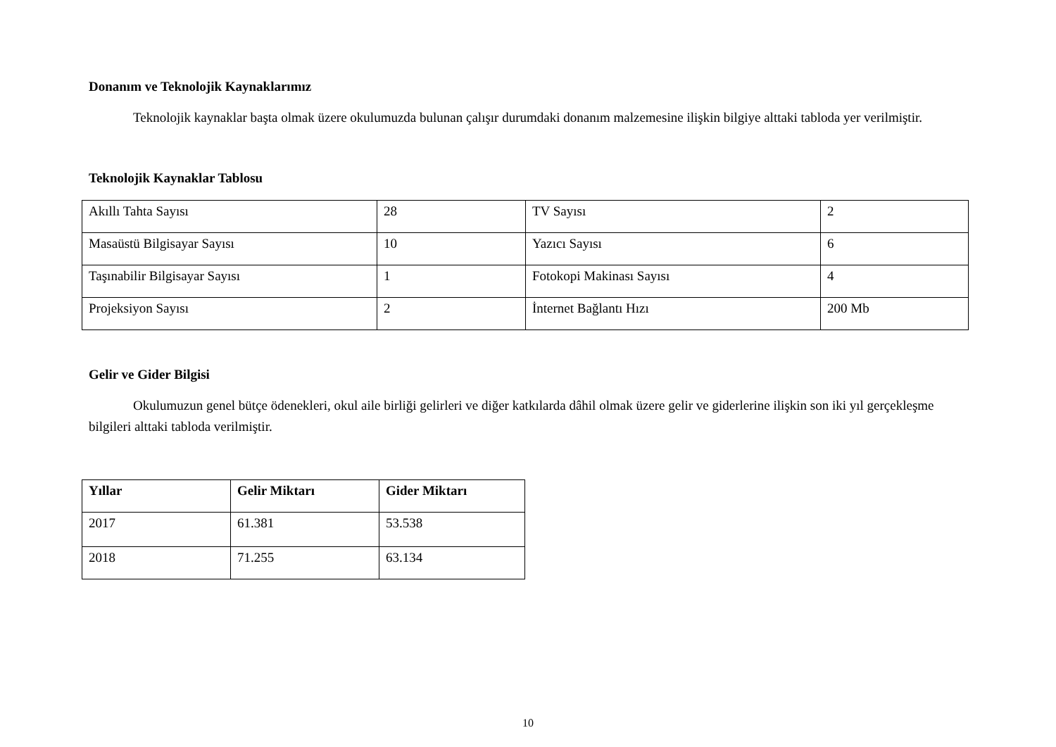Donanım ve Teknolojik Kaynaklarımız
Teknolojik kaynaklar başta olmak üzere okulumuzda bulunan çalışır durumdaki donanım malzemesine ilişkin bilgiye alttaki tabloda yer verilmiştir.
Teknolojik Kaynaklar Tablosu
| Akıllı Tahta Sayısı | 28 | TV Sayısı | 2 |
| Masaüstü Bilgisayar Sayısı | 10 | Yazıcı Sayısı | 6 |
| Taşınabilir Bilgisayar Sayısı | 1 | Fotokopi Makinası Sayısı | 4 |
| Projeksiyon Sayısı | 2 | İnternet Bağlantı Hızı | 200 Mb |
Gelir ve Gider Bilgisi
Okulumuzun genel bütçe ödenekleri, okul aile birliği gelirleri ve diğer katkılarda dâhil olmak üzere gelir ve giderlerine ilişkin son iki yıl gerçekleşme bilgileri alttaki tabloda verilmiştir.
| Yıllar | Gelir Miktarı | Gider Miktarı |
| --- | --- | --- |
| 2017 | 61.381 | 53.538 |
| 2018 | 71.255 | 63.134 |
10